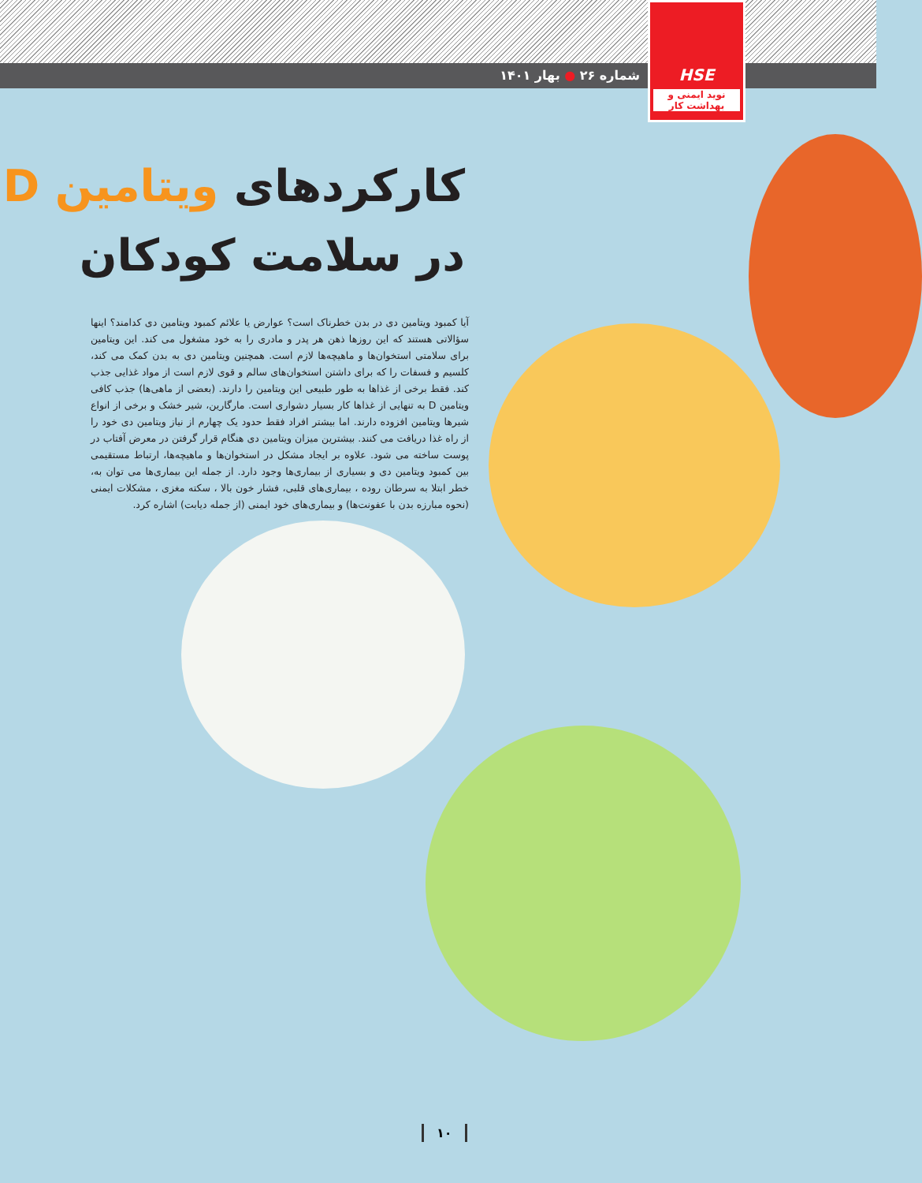شماره ۲۶ ● بهار ۱۴۰۱
HSE
نوید ایمنی و بهداشت کار
کارکردهای ویتامین D
در سلامت کودکان
آیا کمبود ویتامین دی در بدن خطرناک است؟ عوارض یا علائم کمبود ویتامین دی کدامند؟ اینها سؤالاتی هستند که این روزها ذهن هر پدر و مادری را به خود مشغول می کند. این ویتامین برای سلامتی استخوان‌ها و ماهیچه‌ها لازم است. همچنین ویتامین دی به بدن کمک می کند، کلسیم و فسفات را که برای داشتن استخوان‌های سالم و قوی لازم است از مواد غذایی جذب کند. فقط برخی از غذاها به طور طبیعی این ویتامین را دارند. (بعضی از ماهی‌ها) جذب کافی ویتامین D به تنهایی از غذاها کار بسیار دشواری است. مارگارین، شیر خشک و برخی از انواع شیرها ویتامین افزوده دارند. اما بیشتر افراد فقط حدود یک چهارم از نیاز ویتامین دی خود را از راه غذا دریافت می کنند. بیشترین میزان ویتامین دی هنگام قرار گرفتن در معرض آفتاب در پوست ساخته می شود. علاوه بر ایجاد مشکل در استخوان‌ها و ماهیچه‌ها، ارتباط مستقیمی بین کمبود ویتامین دی و بسیاری از بیماری‌ها وجود دارد. از جمله این بیماری‌ها می توان به، خطر ابتلا به سرطان روده ، بیماری‌های قلبی، فشار خون بالا ، سکته مغزی ، مشکلات ایمنی (نحوه مبارزه بدن با عفونت‌ها) و بیماری‌های خود ایمنی (از جمله دیابت) اشاره کرد.
۱۰